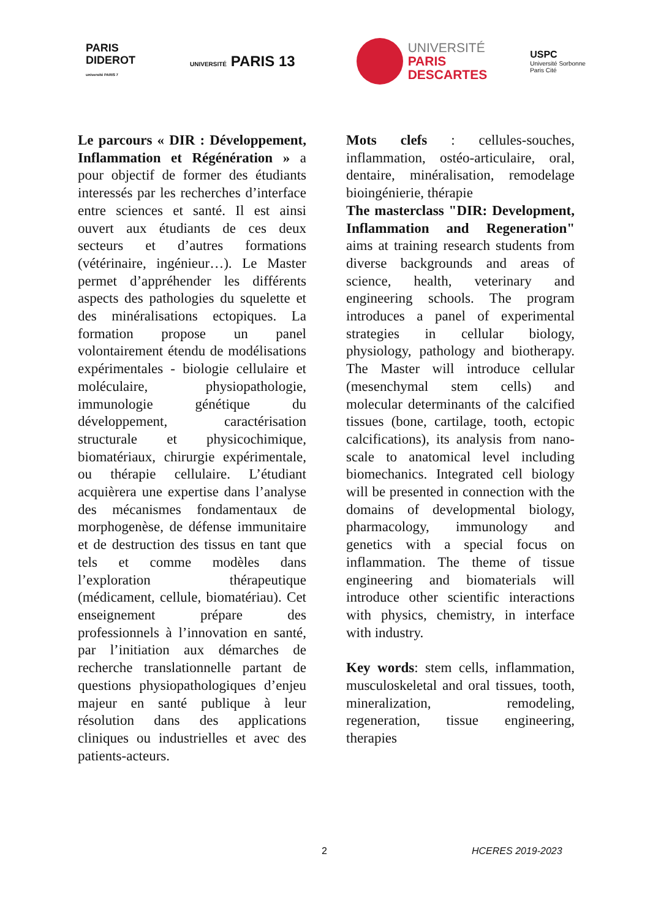PARIS
DIDEROT
université PARIS 7
UNIVERSITÉ PARIS 13
UNIVERSITÉ
PARIS
DESCARTES
USPC
Université Sorbonne
Paris Cité
Le parcours « DIR : Développement, Inflammation et Régénération » a pour objectif de former des étudiants interessés par les recherches d’interface entre sciences et santé. Il est ainsi ouvert aux étudiants de ces deux secteurs et d’autres formations (vétérinaire, ingénieur…). Le Master permet d’appréhender les différents aspects des pathologies du squelette et des minéralisations ectopiques. La formation propose un panel volontairement étendu de modélisations expérimentales - biologie cellulaire et moléculaire, physiopathologie, immunologie génétique du développement, caractérisation structurale et physicochimique, biomatériaux, chirurgie expérimentale, ou thérapie cellulaire. L’étudiant acquièrera une expertise dans l’analyse des mécanismes fondamentaux de morphogenèse, de défense immunitaire et de destruction des tissus en tant que tels et comme modèles dans l’exploration thérapeutique (médicament, cellule, biomatériau). Cet enseignement prépare des professionnels à l’innovation en santé, par l’initiation aux démarches de recherche translationnelle partant de questions physiopathologiques d’enjeu majeur en santé publique à leur résolution dans des applications cliniques ou industrielles et avec des patients-acteurs.
Mots clefs : cellules-souches, inflammation, ostéo-articulaire, oral, dentaire, minéralisation, remodelage bioingénierie, thérapie
The masterclass "DIR: Development, Inflammation and Regeneration" aims at training research students from diverse backgrounds and areas of science, health, veterinary and engineering schools. The program introduces a panel of experimental strategies in cellular biology, physiology, pathology and biotherapy. The Master will introduce cellular (mesenchymal stem cells) and molecular determinants of the calcified tissues (bone, cartilage, tooth, ectopic calcifications), its analysis from nano-scale to anatomical level including biomechanics. Integrated cell biology will be presented in connection with the domains of developmental biology, pharmacology, immunology and genetics with a special focus on inflammation. The theme of tissue engineering and biomaterials will introduce other scientific interactions with physics, chemistry, in interface with industry.
Key words: stem cells, inflammation, musculoskeletal and oral tissues, tooth, mineralization, remodeling, regeneration, tissue engineering, therapies
2 HCERES 2019-2023